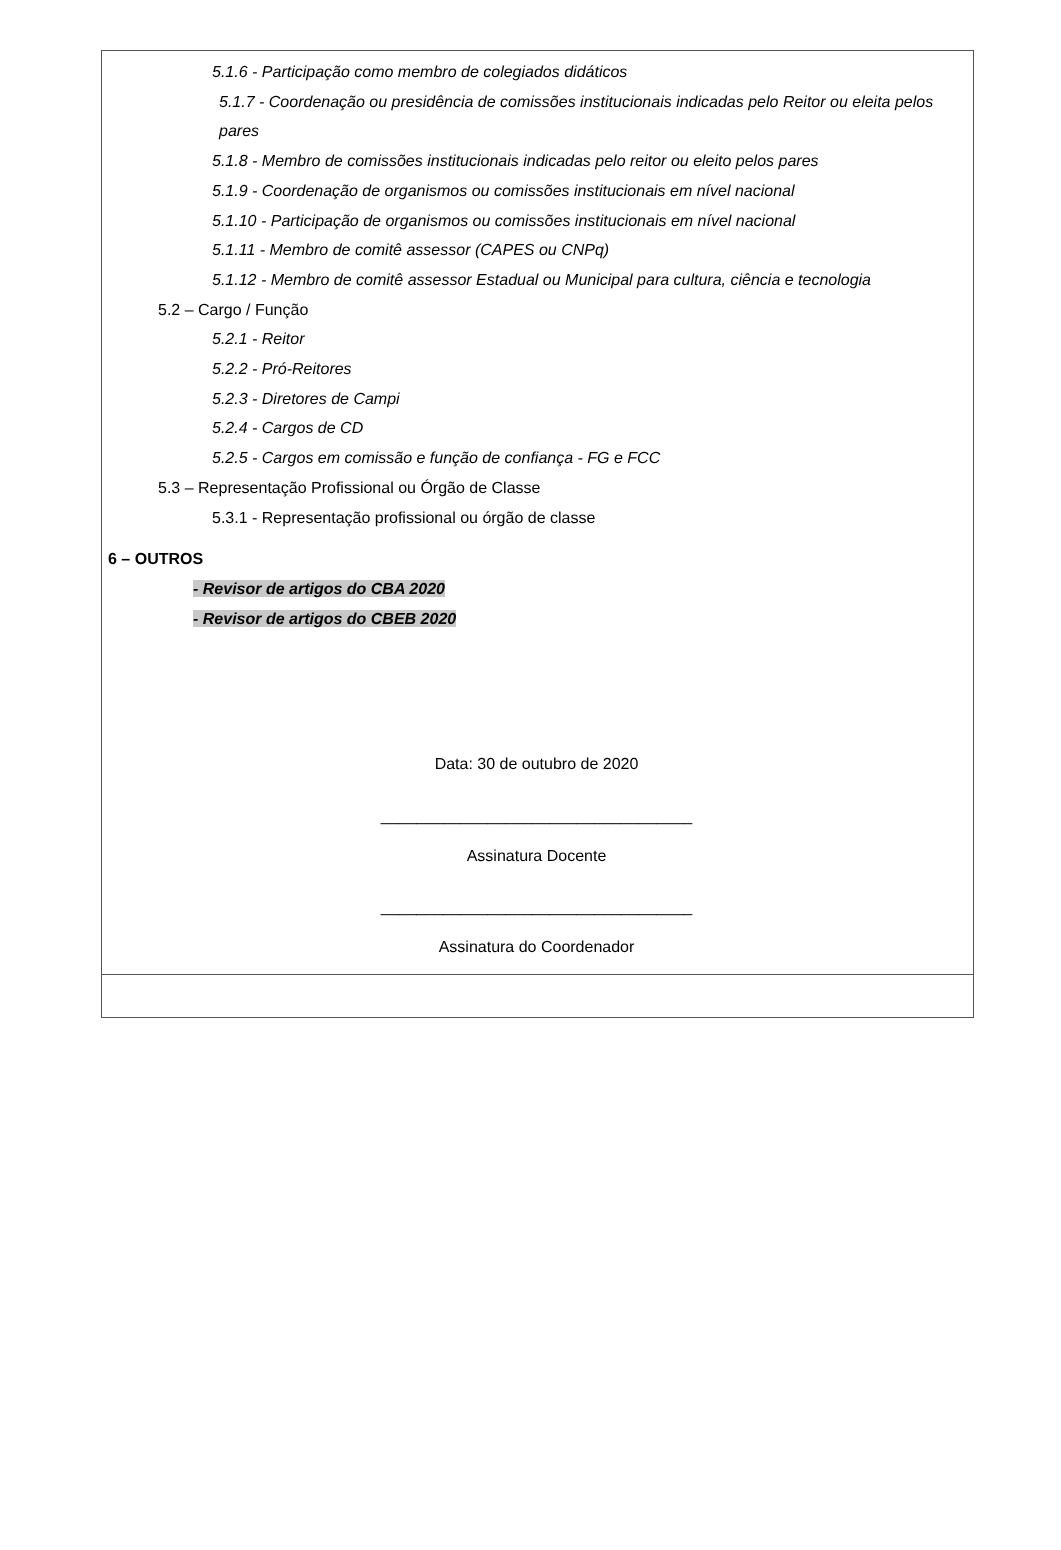5.1.6 - Participação como membro de colegiados didáticos
5.1.7 - Coordenação ou presidência de comissões institucionais indicadas pelo Reitor ou eleita pelos pares
5.1.8 - Membro de comissões institucionais indicadas pelo reitor ou eleito pelos pares
5.1.9 - Coordenação de organismos ou comissões institucionais em nível nacional
5.1.10 - Participação de organismos ou comissões institucionais em nível nacional
5.1.11 - Membro de comitê assessor (CAPES ou CNPq)
5.1.12 - Membro de comitê assessor Estadual ou Municipal para cultura, ciência e tecnologia
5.2 – Cargo / Função
5.2.1 - Reitor
5.2.2 - Pró-Reitores
5.2.3 - Diretores de Campi
5.2.4 - Cargos de CD
5.2.5 - Cargos em comissão e função de confiança - FG e FCC
5.3 – Representação Profissional ou Órgão de Classe
5.3.1 - Representação profissional ou órgão de classe
6 – OUTROS
- Revisor de artigos do CBA 2020
- Revisor de artigos do CBEB 2020
Data: 30 de outubro de 2020
___________________________________
Assinatura Docente
___________________________________
Assinatura do Coordenador